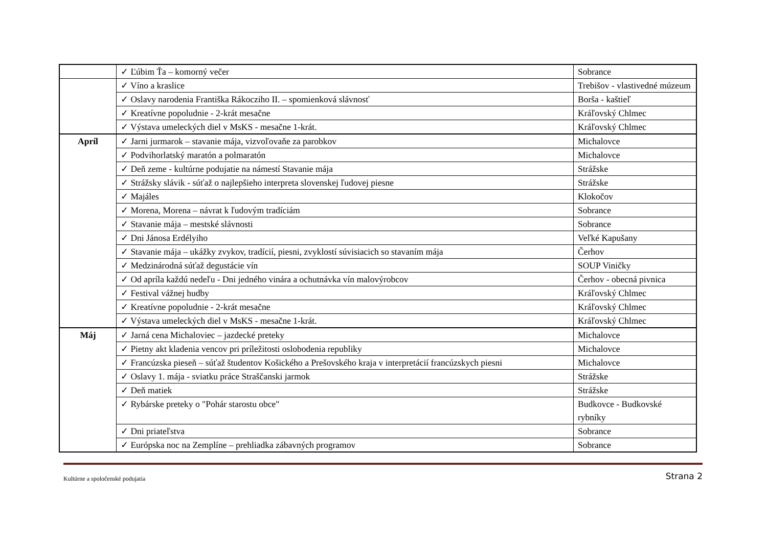| | ✓ Ľúbim Ťa – komorný večer | Sobrance |
| | ✓ Víno a kraslice | Trebišov - vlastivedné múzeum |
| | ✓ Oslavy narodenia Františka Rákocziho II. – spomienková slávnosť | Borša - kaštieľ |
| | ✓ Kreatívne popoludnie - 2-krát mesačne | Kráľovský Chlmec |
| | ✓ Výstava umeleckých diel v MsKS - mesačne 1-krát. | Kráľovský Chlmec |
| Apríl | ✓ Jarni jurmarok – stavanie mája, vizvoľovaňe za parobkov | Michalovce |
| | ✓ Podvihorlatský maratón a polmaratón | Michalovce |
| | ✓ Deň zeme - kultúrne podujatie na námestí Stavanie mája | Strážske |
| | ✓ Strážsky slávik - súťaž o najlepšieho interpreta slovenskej ľudovej piesne | Strážske |
| | ✓ Majáles | Klokočov |
| | ✓ Morena, Morena – návrat k ľudovým tradíciám | Sobrance |
| | ✓ Stavanie mája – mestské slávnosti | Sobrance |
| | ✓ Dni Jánosa Erdélyiho | Veľké Kapušany |
| | ✓ Stavanie mája – ukážky zvykov, tradícií, piesni, zvyklostí súvisiacich so stavaním mája | Čerhov |
| | ✓ Medzinárodná súťaž degustácie vín | SOUP Viničky |
| | ✓ Od apríla každú nedeľu - Dni jedného vinára a ochutnávka vín malovýrobcov | Čerhov - obecná pivnica |
| | ✓ Festival vážnej hudby | Kráľovský Chlmec |
| | ✓ Kreatívne popoludnie - 2-krát mesačne | Kráľovský Chlmec |
| | ✓ Výstava umeleckých diel v MsKS - mesačne 1-krát. | Kráľovský Chlmec |
| Máj | ✓ Jarná cena Michaloviec – jazdecké preteky | Michalovce |
| | ✓ Pietny akt kladenia vencov pri príležitosti oslobodenia republiky | Michalovce |
| | ✓ Francúzska pieseň – súťaž študentov Košického a Prešovského kraja v interpretácií francúzskych piesni | Michalovce |
| | ✓ Oslavy 1. mája - sviatku práce Straščanski jarmok | Strážske |
| | ✓ Deň matiek | Strážske |
| | ✓ Rybárske preteky o "Pohár starostu obce" | Budkovce - Budkovské rybníky |
| | ✓ Dni priateľstva | Sobrance |
| | ✓ Európska noc na Zemplíne – prehliadka zábavných programov | Sobrance |
Kultúrne a spoločenské podujatia Strana 2